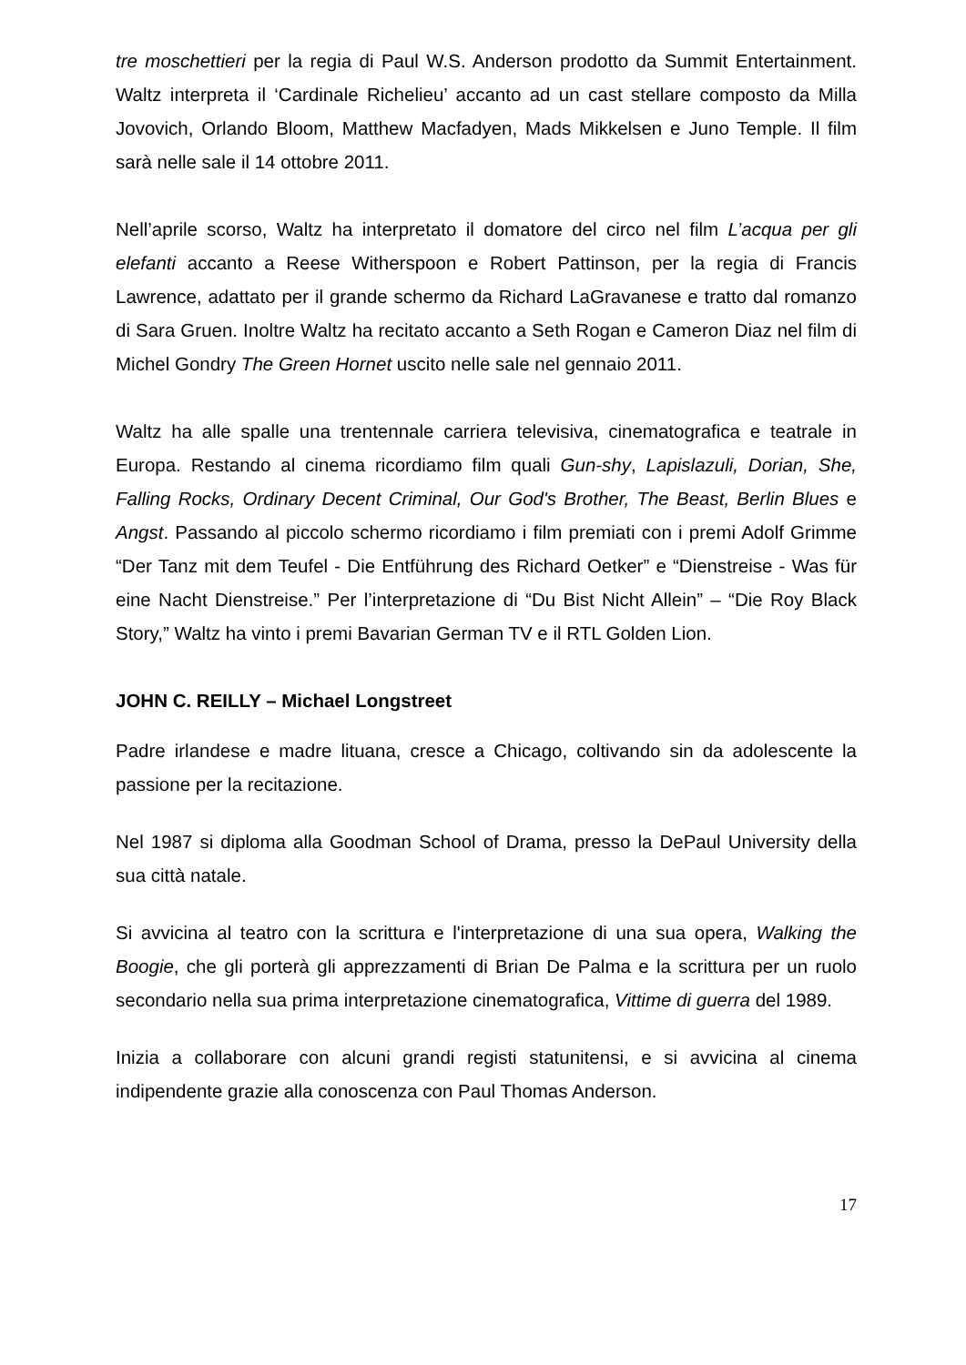tre moschettieri per la regia di Paul W.S. Anderson prodotto da Summit Entertainment. Waltz interpreta il ‘Cardinale Richelieu’ accanto ad un cast stellare composto da Milla Jovovich, Orlando Bloom, Matthew Macfadyen, Mads Mikkelsen e Juno Temple. Il film sarà nelle sale il 14 ottobre 2011.
Nell’aprile scorso, Waltz ha interpretato il domatore del circo nel film L’acqua per gli elefanti accanto a Reese Witherspoon e Robert Pattinson, per la regia di Francis Lawrence, adattato per il grande schermo da Richard LaGravanese e tratto dal romanzo di Sara Gruen. Inoltre Waltz ha recitato accanto a Seth Rogan e Cameron Diaz nel film di Michel Gondry The Green Hornet uscito nelle sale nel gennaio 2011.
Waltz ha alle spalle una trentennale carriera televisiva, cinematografica e teatrale in Europa. Restando al cinema ricordiamo film quali Gun-shy, Lapislazuli, Dorian, She, Falling Rocks, Ordinary Decent Criminal, Our God's Brother, The Beast, Berlin Blues e Angst. Passando al piccolo schermo ricordiamo i film premiati con i premi Adolf Grimme “Der Tanz mit dem Teufel - Die Entführung des Richard Oetker” e “Dienstreise - Was für eine Nacht Dienstreise.” Per l’interpretazione di “Du Bist Nicht Allein” – “Die Roy Black Story,” Waltz ha vinto i premi Bavarian German TV e il RTL Golden Lion.
JOHN C. REILLY – Michael Longstreet
Padre irlandese e madre lituana, cresce a Chicago, coltivando sin da adolescente la passione per la recitazione.
Nel 1987 si diploma alla Goodman School of Drama, presso la DePaul University della sua città natale.
Si avvicina al teatro con la scrittura e l'interpretazione di una sua opera, Walking the Boogie, che gli porterà gli apprezzamenti di Brian De Palma e la scrittura per un ruolo secondario nella sua prima interpretazione cinematografica, Vittime di guerra del 1989.
Inizia a collaborare con alcuni grandi registi statunitensi, e si avvicina al cinema indipendente grazie alla conoscenza con Paul Thomas Anderson.
17